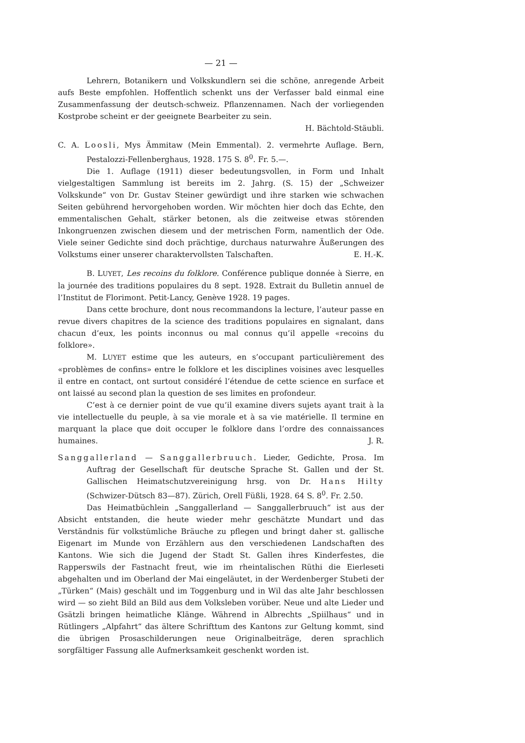— 21 —
Lehrern, Botanikern und Volkskundlern sei die schöne, anregende Arbeit aufs Beste empfohlen. Hoffentlich schenkt uns der Verfasser bald einmal eine Zusammenfassung der deutsch-schweiz. Pflanzennamen. Nach der vorliegenden Kostprobe scheint er der geeignete Bearbeiter zu sein.
H. Bächtold-Stäubli.
C. A. Loosli, Mys Ämmitaw (Mein Emmental). 2. vermehrte Auflage. Bern, Pestalozzi-Fellenberghaus, 1928. 175 S. 8<sup>0</sup>. Fr. 5.—.
Die 1. Auflage (1911) dieser bedeutungsvollen, in Form und Inhalt vielgestaltigen Sammlung ist bereits im 2. Jahrg. (S. 15) der „Schweizer Volkskunde“ von Dr. Gustav Steiner gewürdigt und ihre starken wie schwachen Seiten gebührend hervorgehoben worden. Wir möchten hier doch das Echte, den emmentalischen Gehalt, stärker betonen, als die zeitweise etwas störenden Inkongruenzen zwischen diesem und der metrischen Form, namentlich der Ode. Viele seiner Gedichte sind doch prächtige, durchaus naturwahre Äußerungen des Volkstums einer unserer charaktervollsten Talschaften. E. H.-K.
B. LUYET, Les recoins du folklore. Conférence publique donnée à Sierre, en la journée des traditions populaires du 8 sept. 1928. Extrait du Bulletin annuel de l’Institut de Florimont. Petit-Lancy, Genève 1928. 19 pages.
Dans cette brochure, dont nous recommandons la lecture, l’auteur passe en revue divers chapitres de la science des traditions populaires en signalant, dans chacun d’eux, les points inconnus ou mal connus qu’il appelle «recoins du folklore».
M. LUYET estime que les auteurs, en s’occupant particulièrement des «problèmes de confins» entre le folklore et les disciplines voisines avec lesquelles il entre en contact, ont surtout considéré l’étendue de cette science en surface et ont laissé au second plan la question de ses limites en profondeur.
C’est à ce dernier point de vue qu’il examine divers sujets ayant trait à la vie intellectuelle du peuple, à sa vie morale et à sa vie matérielle. Il termine en marquant la place que doit occuper le folklore dans l’ordre des connaissances humaines. J. R.
Sanggallerland — Sanggallerbruuch. Lieder, Gedichte, Prosa. Im Auftrag der Gesellschaft für deutsche Sprache St. Gallen und der St. Gallischen Heimatschutzvereinigung hrsg. von Dr. Hans Hilty (Schwizer-Dütsch 83—87). Zürich, Orell Füßli, 1928. 64 S. 8<sup>0</sup>. Fr. 2.50.
Das Heimatbüchlein „Sanggallerland — Sanggallerbruuch“ ist aus der Absicht entstanden, die heute wieder mehr geschätzte Mundart und das Verständnis für volkstümliche Bräuche zu pflegen und bringt daher st. gallische Eigenart im Munde von Erzählern aus den verschiedenen Landschaften des Kantons. Wie sich die Jugend der Stadt St. Gallen ihres Kinderfestes, die Rapperswils der Fastnacht freut, wie im rheintalischen Rüthi die Eierleseti abgehalten und im Oberland der Mai eingeläutet, in der Werdenberger Stubeti der „Türken“ (Mais) geschält und im Toggenburg und in Wil das alte Jahr beschlossen wird — so zieht Bild an Bild aus dem Volksleben vorüber. Neue und alte Lieder und Gsätzli bringen heimatliche Klänge. Während in Albrechts „Spiilhaus“ und in Rütlingers „Alpfahrt“ das ältere Schrifttum des Kantons zur Geltung kommt, sind die übrigen Prosaschilderungen neue Originalbeiträge, deren sprachlich sorgfältiger Fassung alle Aufmerksamkeit geschenkt worden ist.